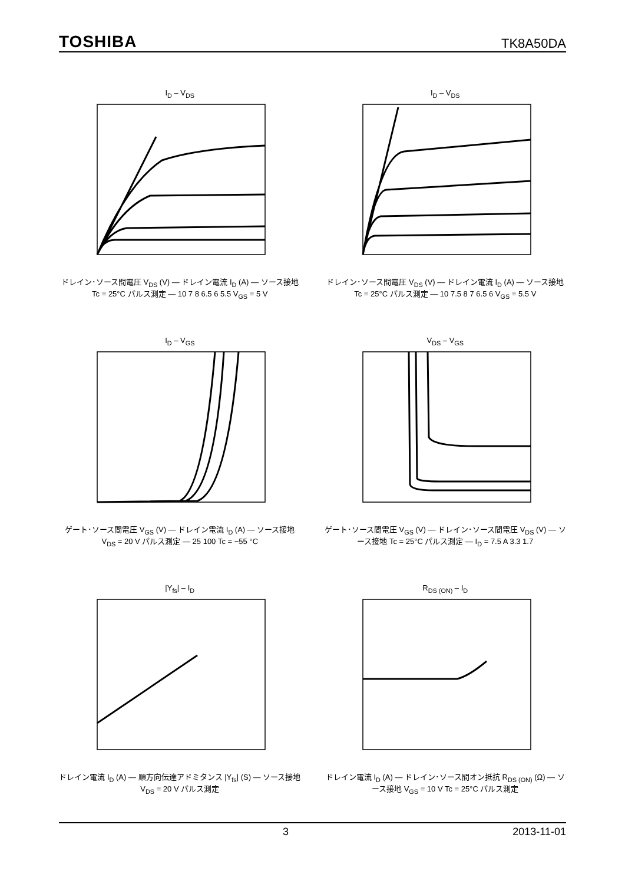TOSHIBA TK8A50DA
I<sub>D</sub> – V<sub>DS</sub>
ドレイン･ソース間電圧 V<sub>DS</sub> (V) — ドレイン電流 I<sub>D</sub> (A) — ソース接地 Tc = 25°C パルス測定 — 10 7 8 6.5 6 5.5 V<sub>GS</sub> = 5 V
I<sub>D</sub> – V<sub>DS</sub>
ドレイン･ソース間電圧 V<sub>DS</sub> (V) — ドレイン電流 I<sub>D</sub> (A) — ソース接地 Tc = 25°C パルス測定 — 10 7.5 8 7 6.5 6 V<sub>GS</sub> = 5.5 V
I<sub>D</sub> – V<sub>GS</sub>
ゲート･ソース間電圧 V<sub>GS</sub> (V) — ドレイン電流 I<sub>D</sub> (A) — ソース接地 V<sub>DS</sub> = 20 V パルス測定 — 25 100 Tc = −55 °C
V<sub>DS</sub> – V<sub>GS</sub>
ゲート･ソース間電圧 V<sub>GS</sub> (V) — ドレイン･ソース間電圧 V<sub>DS</sub> (V) — ソース接地 Tc = 25°C パルス測定 — I<sub>D</sub> = 7.5 A 3.3 1.7
|Y<sub>fs</sub>| – I<sub>D</sub>
ドレイン電流 I<sub>D</sub> (A) — 順方向伝達アドミタンス |Y<sub>fs</sub>| (S) — ソース接地 V<sub>DS</sub> = 20 V パルス測定
R<sub>DS (ON)</sub> – I<sub>D</sub>
ドレイン電流 I<sub>D</sub> (A) — ドレイン･ソース間オン抵抗 R<sub>DS (ON)</sub> (Ω) — ソース接地 V<sub>GS</sub> = 10 V Tc = 25°C パルス測定
3 2013-11-01